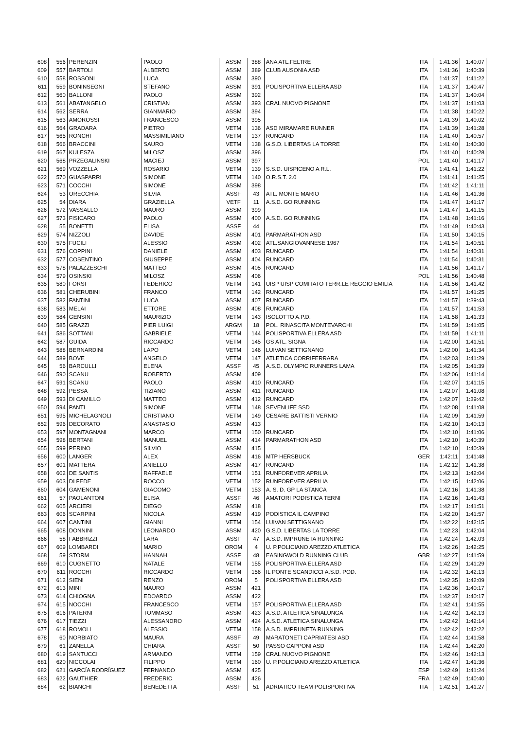| 608 | 556 | PERENZIN | PAOLO | ASSM | 388 | ANA ATL.FELTRE | ITA | 1:41:36 | 1:40:07 |
| 609 | 557 | BARTOLI | ALBERTO | ASSM | 389 | CLUB AUSONIA ASD | ITA | 1:41:36 | 1:40:39 |
| 610 | 558 | ROSSONI | LUCA | ASSM | 390 | | ITA | 1:41:37 | 1:41:22 |
| 611 | 559 | BONINSEGNI | STEFANO | ASSM | 391 | POLISPORTIVA ELLERA ASD | ITA | 1:41:37 | 1:40:47 |
| 612 | 560 | BALLONI | PAOLO | ASSM | 392 | | ITA | 1:41:37 | 1:40:04 |
| 613 | 561 | ABATANGELO | CRISTIAN | ASSM | 393 | CRAL NUOVO PIGNONE | ITA | 1:41:37 | 1:41:03 |
| 614 | 562 | SERRA | GIANMARIO | ASSM | 394 | | ITA | 1:41:38 | 1:40:22 |
| 615 | 563 | AMOROSSI | FRANCESCO | ASSM | 395 | | ITA | 1:41:39 | 1:40:02 |
| 616 | 564 | GRADARA | PIETRO | VETM | 136 | ASD MIRAMARE RUNNER | ITA | 1:41:39 | 1:41:28 |
| 617 | 565 | RONCHI | MASSIMILIANO | VETM | 137 | RUNCARD | ITA | 1:41:40 | 1:40:57 |
| 618 | 566 | BRACCINI | SAURO | VETM | 138 | G.S.D. LIBERTAS LA TORRE | ITA | 1:41:40 | 1:40:30 |
| 619 | 567 | KULESZA | MILOSZ | ASSM | 396 | | ITA | 1:41:40 | 1:40:28 |
| 620 | 568 | PRZEGALINSKI | MACIEJ | ASSM | 397 | | POL | 1:41:40 | 1:41:17 |
| 621 | 569 | VOZZELLA | ROSARIO | VETM | 139 | S.S.D. UISPICENO A R.L. | ITA | 1:41:41 | 1:41:22 |
| 622 | 570 | GUASPARRI | SIMONE | VETM | 140 | O.R.S.T. 2.0 | ITA | 1:41:41 | 1:41:25 |
| 623 | 571 | COCCHI | SIMONE | ASSM | 398 | | ITA | 1:41:42 | 1:41:11 |
| 624 | 53 | ORECCHIA | SILVIA | ASSF | 43 | ATL. MONTE MARIO | ITA | 1:41:46 | 1:41:36 |
| 625 | 54 | DIARA | GRAZIELLA | VETF | 11 | A.S.D. GO RUNNING | ITA | 1:41:47 | 1:41:17 |
| 626 | 572 | VASSALLO | MAURO | ASSM | 399 | | ITA | 1:41:47 | 1:41:15 |
| 627 | 573 | FISICARO | PAOLO | ASSM | 400 | A.S.D. GO RUNNING | ITA | 1:41:48 | 1:41:16 |
| 628 | 55 | BONETTI | ELISA | ASSF | 44 | | ITA | 1:41:49 | 1:40:43 |
| 629 | 574 | NIZZOLI | DAVIDE | ASSM | 401 | PARMARATHON ASD | ITA | 1:41:50 | 1:40:15 |
| 630 | 575 | FUCILI | ALESSIO | ASSM | 402 | ATL.SANGIOVANNESE 1967 | ITA | 1:41:54 | 1:40:51 |
| 631 | 576 | COPPINI | DANIELE | ASSM | 403 | RUNCARD | ITA | 1:41:54 | 1:40:31 |
| 632 | 577 | COSENTINO | GIUSEPPE | ASSM | 404 | RUNCARD | ITA | 1:41:54 | 1:40:31 |
| 633 | 578 | PALAZZESCHI | MATTEO | ASSM | 405 | RUNCARD | ITA | 1:41:56 | 1:41:17 |
| 634 | 579 | OSINSKI | MILOSZ | ASSM | 406 | | POL | 1:41:56 | 1:40:48 |
| 635 | 580 | FORSI | FEDERICO | VETM | 141 | UISP UISP COMITATO TERR.LE REGGIO EMILIA | ITA | 1:41:56 | 1:41:42 |
| 636 | 581 | CHERUBINI | FRANCO | VETM | 142 | RUNCARD | ITA | 1:41:57 | 1:41:25 |
| 637 | 582 | FANTINI | LUCA | ASSM | 407 | RUNCARD | ITA | 1:41:57 | 1:39:43 |
| 638 | 583 | MELAI | ETTORE | ASSM | 408 | RUNCARD | ITA | 1:41:57 | 1:41:53 |
| 639 | 584 | GENSINI | MAURIZIO | VETM | 143 | ISOLOTTO A.P.D. | ITA | 1:41:58 | 1:41:33 |
| 640 | 585 | GRAZZI | PIER LUIGI | ARGM | 18 | POL. RINASCITA MONTEVARCHI | ITA | 1:41:59 | 1:41:05 |
| 641 | 586 | SOTTANI | GABRIELE | VETM | 144 | POLISPORTIVA ELLERA ASD | ITA | 1:41:59 | 1:41:11 |
| 642 | 587 | GUIDA | RICCARDO | VETM | 145 | GS ATL. SIGNA | ITA | 1:42:00 | 1:41:51 |
| 643 | 588 | BERNARDINI | LAPO | VETM | 146 | LUIVAN SETTIGNANO | ITA | 1:42:00 | 1:41:34 |
| 644 | 589 | BOVE | ANGELO | VETM | 147 | ATLETICA CORRIFERRARA | ITA | 1:42:03 | 1:41:29 |
| 645 | 56 | BARCULLI | ELENA | ASSF | 45 | A.S.D. OLYMPIC RUNNERS LAMA | ITA | 1:42:05 | 1:41:39 |
| 646 | 590 | SCANU | ROBERTO | ASSM | 409 | | ITA | 1:42:06 | 1:41:14 |
| 647 | 591 | SCANU | PAOLO | ASSM | 410 | RUNCARD | ITA | 1:42:07 | 1:41:15 |
| 648 | 592 | PESSA | TIZIANO | ASSM | 411 | RUNCARD | ITA | 1:42:07 | 1:41:08 |
| 649 | 593 | DI CAMILLO | MATTEO | ASSM | 412 | RUNCARD | ITA | 1:42:07 | 1:39:42 |
| 650 | 594 | PANTI | SIMONE | VETM | 148 | SEVENLIFE SSD | ITA | 1:42:08 | 1:41:08 |
| 651 | 595 | MICHELAGNOLI | CRISTIANO | VETM | 149 | CESARE BATTISTI VERNIO | ITA | 1:42:09 | 1:41:59 |
| 652 | 596 | DECORATO | ANASTASIO | ASSM | 413 | | ITA | 1:42:10 | 1:40:13 |
| 653 | 597 | MONTAGNANI | MARCO | VETM | 150 | RUNCARD | ITA | 1:42:10 | 1:41:06 |
| 654 | 598 | BERTANI | MANUEL | ASSM | 414 | PARMARATHON ASD | ITA | 1:42:10 | 1:40:39 |
| 655 | 599 | PERINO | SILVIO | ASSM | 415 | | ITA | 1:42:10 | 1:40:39 |
| 656 | 600 | LANGER | ALEX | ASSM | 416 | MTP HERSBUCK | GER | 1:42:11 | 1:41:48 |
| 657 | 601 | MATTERA | ANIELLO | ASSM | 417 | RUNCARD | ITA | 1:42:12 | 1:41:38 |
| 658 | 602 | DE SANTIS | RAFFAELE | VETM | 151 | RUNFOREVER APRILIA | ITA | 1:42:13 | 1:42:04 |
| 659 | 603 | DI FEDE | ROCCO | VETM | 152 | RUNFOREVER APRILIA | ITA | 1:42:15 | 1:42:06 |
| 660 | 604 | GAMENONI | GIACOMO | VETM | 153 | A. S. D. GP LA STANCA | ITA | 1:42:16 | 1:41:38 |
| 661 | 57 | PAOLANTONI | ELISA | ASSF | 46 | AMATORI PODISTICA TERNI | ITA | 1:42:16 | 1:41:43 |
| 662 | 605 | ARCIERI | DIEGO | ASSM | 418 | | ITA | 1:42:17 | 1:41:51 |
| 663 | 606 | SCARPINI | NICOLA | ASSM | 419 | PODISTICA IL CAMPINO | ITA | 1:42:20 | 1:41:57 |
| 664 | 607 | CANTINI | GIANNI | VETM | 154 | LUIVAN SETTIGNANO | ITA | 1:42:22 | 1:42:15 |
| 665 | 608 | DONNINI | LEONARDO | ASSM | 420 | G.S.D. LIBERTAS LA TORRE | ITA | 1:42:23 | 1:42:04 |
| 666 | 58 | FABBRIZZI | LARA | ASSF | 47 | A.S.D. IMPRUNETA RUNNING | ITA | 1:42:24 | 1:42:03 |
| 667 | 609 | LOMBARDI | MARIO | OROM | 4 | U. P.POLICIANO AREZZO ATLETICA | ITA | 1:42:26 | 1:42:25 |
| 668 | 59 | STORM | HANNAH | ASSF | 48 | EASINGWOLD RUNNING CLUB | GBR | 1:42:27 | 1:41:59 |
| 669 | 610 | CUGNETTO | NATALE | VETM | 155 | POLISPORTIVA ELLERA ASD | ITA | 1:42:29 | 1:41:29 |
| 670 | 611 | ROCCHI | RICCARDO | VETM | 156 | IL PONTE SCANDICCI A.S.D. POD. | ITA | 1:42:32 | 1:42:13 |
| 671 | 612 | SIENI | RENZO | OROM | 5 | POLISPORTIVA ELLERA ASD | ITA | 1:42:35 | 1:42:09 |
| 672 | 613 | MINI | MAURO | ASSM | 421 | | ITA | 1:42:36 | 1:40:17 |
| 673 | 614 | CHIOGNA | EDOARDO | ASSM | 422 | | ITA | 1:42:37 | 1:40:17 |
| 674 | 615 | NOCCHI | FRANCESCO | VETM | 157 | POLISPORTIVA ELLERA ASD | ITA | 1:42:41 | 1:41:55 |
| 675 | 616 | PATERNI | TOMMASO | ASSM | 423 | A.S.D. ATLETICA SINALUNGA | ITA | 1:42:42 | 1:42:13 |
| 676 | 617 | TIEZZI | ALESSANDRO | ASSM | 424 | A.S.D. ATLETICA SINALUNGA | ITA | 1:42:42 | 1:42:14 |
| 677 | 618 | ROMOLI | ALESSIO | VETM | 158 | A.S.D. IMPRUNETA RUNNING | ITA | 1:42:42 | 1:42:22 |
| 678 | 60 | NORBIATO | MAURA | ASSF | 49 | MARATONETI CAPRIATESI ASD | ITA | 1:42:44 | 1:41:58 |
| 679 | 61 | ZANELLA | CHIARA | ASSF | 50 | PASSO CAPPONI ASD | ITA | 1:42:44 | 1:42:20 |
| 680 | 619 | SANTUCCI | ARMANDO | VETM | 159 | CRAL NUOVO PIGNONE | ITA | 1:42:46 | 1:42:13 |
| 681 | 620 | NICCOLAI | FILIPPO | VETM | 160 | U. P.POLICIANO AREZZO ATLETICA | ITA | 1:42:47 | 1:41:36 |
| 682 | 621 | GARCÍA RODRÍGUEZ | FERNANDO | ASSM | 425 | | ESP | 1:42:49 | 1:41:24 |
| 683 | 622 | GAUTHIER | FREDERIC | ASSM | 426 | | FRA | 1:42:49 | 1:40:40 |
| 684 | 62 | BIANCHI | BENEDETTA | ASSF | 51 | ADRIATICO TEAM POLISPORTIVA | ITA | 1:42:51 | 1:41:27 |